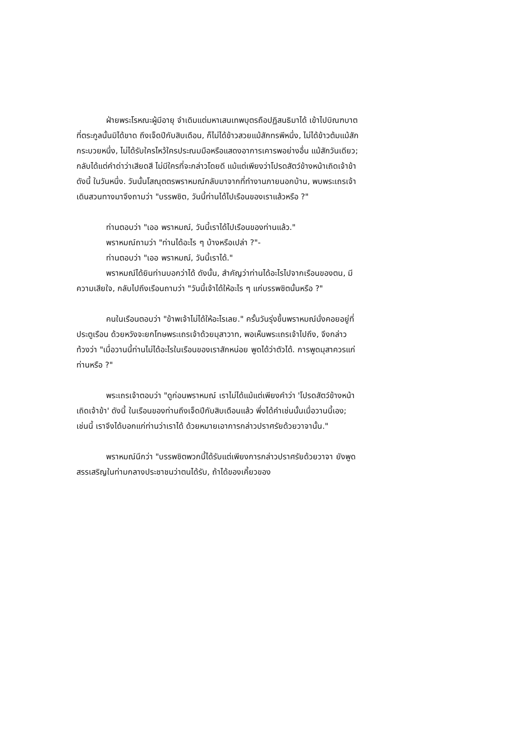ฝ่ายพระโรหณะผู้มีอายุ จำเดิมแต่มหาเสนเทพบุตรถือปฏิสนธิมาได้ เข้าไปบิณฑบาตที่ตระกูลนั้นมิได้ขาด ถึงเจ็ดปีกับสิบเดือน, ก็ไม่ได้ข้าวสวยแม้สักทรพีหนึ่ง, ไม่ได้ข้าวต้มแม้สักกระบวยหนึ่ง, ไม่ได้รับใครไหว้ใครประณมมือหรือแสดงอาการเคารพอย่างอื่น แม้สักวันเดียว; กลับได้แต่คำด่าว่าเสียดสี ไม่มีใครที่จะกล่าวโดยดี แม้แต่เพียงว่าโปรดสัตว์ข้างหน้าเถิดเจ้าข้า ดังนี้ ในวันหนึ่ง. วันนั้นโสณุตตรพราหมณ์กลับมาจากที่ทำงานภายนอกบ้าน, พบพระเถรเจ้าเดินสวนทางมาจึงถามว่า "บรรพชิต, วันนี้ท่านได้ไปเรือนของเราแล้วหรือ ?"
ท่านตอบว่า "เออ พราหมณ์, วันนี้เราได้ไปเรือนของท่านแล้ว."
พราหมณ์ถามว่า "ท่านได้อะไร ๆ บ้างหรือเปล่า ?"-
ท่านตอบว่า "เออ พราหมณ์, วันนี้เราได้."
พราหมณ์ได้ยินท่านบอกว่าได้ ดังนั้น, สำคัญว่าท่านได้อะไรไปจากเรือนของตน, มีความเสียใจ, กลับไปถึงเรือนถามว่า "วันนี้เจ้าได้ให้อะไร ๆ แก่บรรพชิตนั้นหรือ ?"
คนในเรือนตอบว่า "ข้าพเจ้าไม่ได้ให้อะไรเลย." ครั้นวันรุ่งขึ้นพราหมณ์นั่งคอยอยู่ที่ประตูเรือน ด้วยหวังจะยกโทษพระเถรเจ้าด้วยมุสาวาท, พอเห็นพระเถรเจ้าไปถึง, จึงกล่าวท้วงว่า "เมื่อวานนี้ท่านไม่ได้อะไรในเรือนของเราสักหน่อย พูดได้ว่าตัวได้. การพูดมุสาควรแก่ท่านหรือ ?"
พระเถรเจ้าตอบว่า "ดูก่อนพราหมณ์ เราไม่ได้แม้แต่เพียงคำว่า 'โปรดสัตว์ข้างหน้าเถิดเจ้าข้า' ดังนี้ ในเรือนของท่านถึงเจ็ดปีกับสิบเดือนแล้ว พึ่งได้คำเช่นนั้นเมื่อวานนี้เอง; เช่นนี้ เราจึงได้บอกแก่ท่านว่าเราได้ ด้วยหมายเอาการกล่าวปราศรัยด้วยวาจานั้น."
พราหมณ์นึกว่า "บรรพชิตพวกนี้ได้รับแต่เพียงการกล่าวปราศรัยด้วยวาจา ยังพูดสรรเสริญในท่ามกลางประชาชนว่าตนได้รับ, ถ้าได้ของเคี้ยวของ